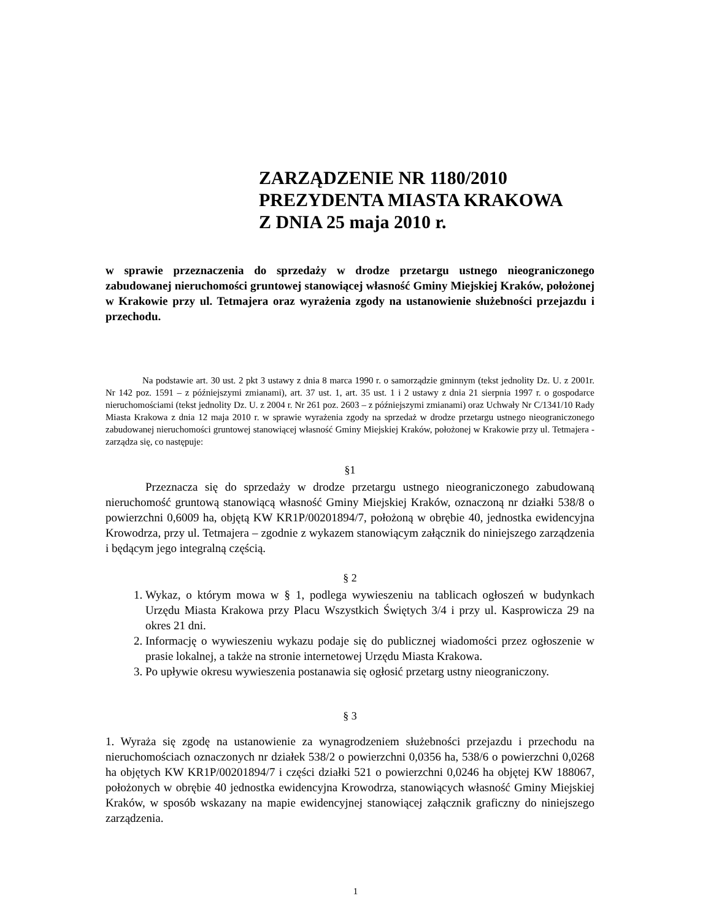ZARZĄDZENIE NR 1180/2010
PREZYDENTA MIASTA KRAKOWA
Z DNIA 25 maja 2010 r.
w sprawie przeznaczenia do sprzedaży w drodze przetargu ustnego nieograniczonego zabudowanej nieruchomości gruntowej stanowiącej własność Gminy Miejskiej Kraków, położonej w Krakowie przy ul. Tetmajera oraz wyrażenia zgody na ustanowienie służebności przejazdu i przechodu.
Na podstawie art. 30 ust. 2 pkt 3 ustawy z dnia 8 marca 1990 r. o samorządzie gminnym (tekst jednolity Dz. U. z 2001r. Nr 142 poz. 1591 – z późniejszymi zmianami), art. 37 ust. 1, art. 35 ust. 1 i 2 ustawy z dnia 21 sierpnia 1997 r. o gospodarce nieruchomościami (tekst jednolity Dz. U. z 2004 r. Nr 261 poz. 2603 – z późniejszymi zmianami) oraz Uchwały Nr C/1341/10 Rady Miasta Krakowa z dnia 12 maja 2010 r. w sprawie wyrażenia zgody na sprzedaż w drodze przetargu ustnego nieograniczonego zabudowanej nieruchomości gruntowej stanowiącej własność Gminy Miejskiej Kraków, położonej w Krakowie przy ul. Tetmajera - zarządza się, co następuje:
§1
Przeznacza się do sprzedaży w drodze przetargu ustnego nieograniczonego zabudowaną nieruchomość gruntową stanowiącą własność Gminy Miejskiej Kraków, oznaczoną nr działki 538/8 o powierzchni 0,6009 ha, objętą KW KR1P/00201894/7, położoną w obrębie 40, jednostka ewidencyjna Krowodrza, przy ul. Tetmajera – zgodnie z wykazem stanowiącym załącznik do niniejszego zarządzenia i będącym jego integralną częścią.
§ 2
1. Wykaz, o którym mowa w § 1, podlega wywieszeniu na tablicach ogłoszeń w budynkach Urzędu Miasta Krakowa przy Placu Wszystkich Świętych 3/4 i przy ul. Kasprowicza 29 na okres 21 dni.
2. Informację o wywieszeniu wykazu podaje się do publicznej wiadomości przez ogłoszenie w prasie lokalnej, a także na stronie internetowej Urzędu Miasta Krakowa.
3. Po upływie okresu wywieszenia postanawia się ogłosić przetarg ustny nieograniczony.
§ 3
1. Wyraża się zgodę na ustanowienie za wynagrodzeniem służebności przejazdu i przechodu na nieruchomościach oznaczonych nr działek 538/2 o powierzchni 0,0356 ha, 538/6 o powierzchni 0,0268 ha objętych KW KR1P/00201894/7 i części działki 521 o powierzchni 0,0246 ha objętej KW 188067, położonych w obrębie 40 jednostka ewidencyjna Krowodrza, stanowiących własność Gminy Miejskiej Kraków, w sposób wskazany na mapie ewidencyjnej stanowiącej załącznik graficzny do niniejszego zarządzenia.
1